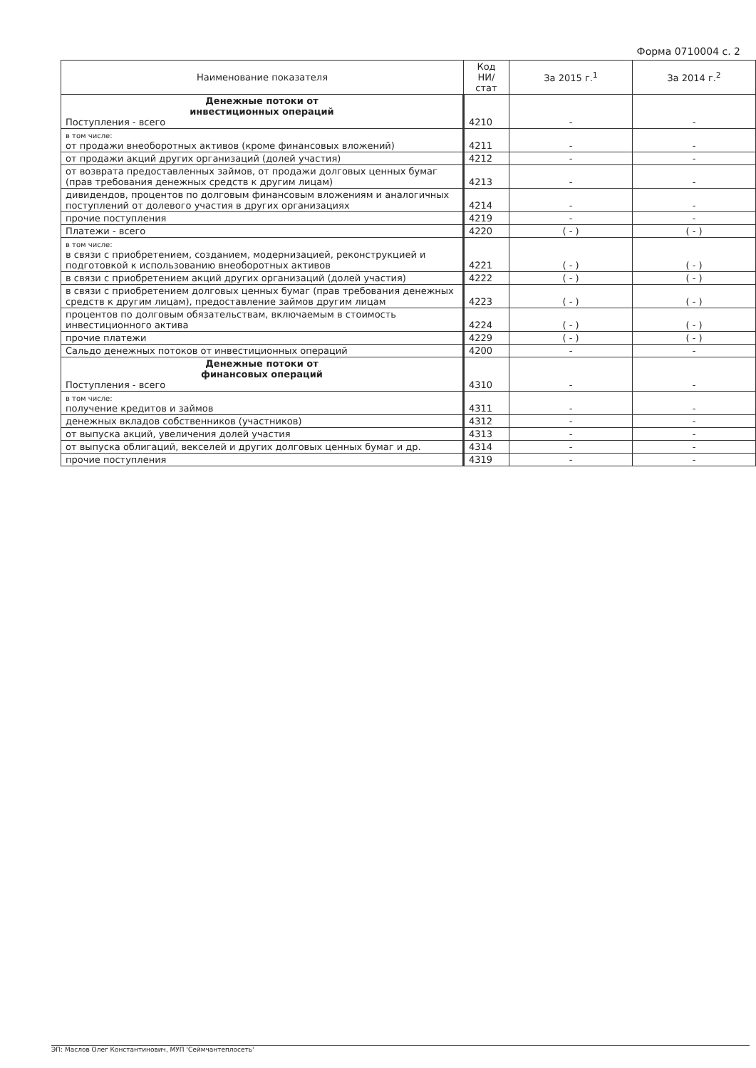Форма 0710004 с. 2
| Наименование показателя | Код НИ/ стат | За 2015 г.<sup>1</sup> | За 2014 г.<sup>2</sup> |
| --- | --- | --- | --- |
| Денежные потоки от инвестиционных операций Поступления - всего | 4210 | - | - |
| в том числе: от продажи внеоборотных активов (кроме финансовых вложений) | 4211 | - | - |
| от продажи акций других организаций (долей участия) | 4212 | - | - |
| от возврата предоставленных займов, от продажи долговых ценных бумаг (прав требования денежных средств к другим лицам) | 4213 | - | - |
| дивидендов, процентов по долговым финансовым вложениям и аналогичных поступлений от долевого участия в других организациях | 4214 | - | - |
| прочие поступления | 4219 | - | - |
| Платежи - всего | 4220 | ( - ) | ( - ) |
| в том числе: в связи с приобретением, созданием, модернизацией, реконструкцией и подготовкой к использованию внеоборотных активов | 4221 | ( - ) | ( - ) |
| в связи с приобретением акций других организаций (долей участия) | 4222 | ( - ) | ( - ) |
| в связи с приобретением долговых ценных бумаг (прав требования денежных средств к другим лицам), предоставление займов другим лицам | 4223 | ( - ) | ( - ) |
| процентов по долговым обязательствам, включаемым в стоимость инвестиционного актива | 4224 | ( - ) | ( - ) |
| прочие платежи | 4229 | ( - ) | ( - ) |
| Сальдо денежных потоков от инвестиционных операций | 4200 | - | - |
| Денежные потоки от финансовых операций Поступления - всего | 4310 | - | - |
| в том числе: получение кредитов и займов | 4311 | - | - |
| денежных вкладов собственников (участников) | 4312 | - | - |
| от выпуска акций, увеличения долей участия | 4313 | - | - |
| от выпуска облигаций, векселей и других долговых ценных бумаг и др. | 4314 | - | - |
| прочие поступления | 4319 | - | - |
ЭП: Маслов Олег Константинович, МУП 'Сеймчантеплосеть'